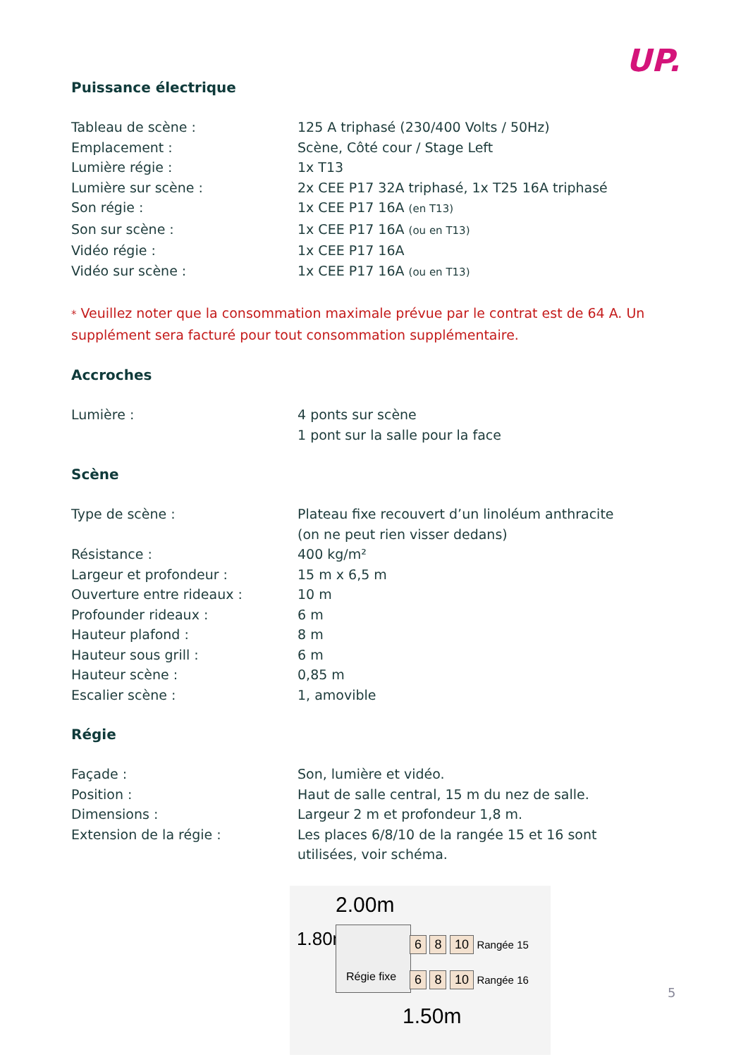UP.
Puissance électrique
| Tableau de scène : | 125 A triphasé (230/400 Volts / 50Hz) |
| Emplacement : | Scène, Côté cour / Stage Left |
| Lumière régie : | 1x T13 |
| Lumière sur scène : | 2x CEE P17 32A triphasé, 1x T25 16A triphasé |
| Son régie : | 1x CEE P17 16A (en T13) |
| Son sur scène : | 1x CEE P17 16A (ou en T13) |
| Vidéo régie : | 1x CEE P17 16A |
| Vidéo sur scène : | 1x CEE P17 16A (ou en T13) |
* Veuillez noter que la consommation maximale prévue par le contrat est de 64 A. Un supplément sera facturé pour tout consommation supplémentaire.
Accroches
| Lumière : | 4 ponts sur scène 1 pont sur la salle pour la face |
Scène
| Type de scène : | Plateau fixe recouvert d’un linoléum anthracite (on ne peut rien visser dedans) |
| Résistance : | 400 kg/m² |
| Largeur et profondeur : | 15 m x 6,5 m |
| Ouverture entre rideaux : | 10 m |
| Profounder rideaux : | 6 m |
| Hauteur plafond : | 8 m |
| Hauteur sous grill : | 6 m |
| Hauteur scène : | 0,85 m |
| Escalier scène : | 1, amovible |
Régie
| Façade : | Son, lumière et vidéo. |
| Position : | Haut de salle central, 15 m du nez de salle. |
| Dimensions : | Largeur 2 m et profondeur 1,8 m. |
| Extension de la régie : | Les places 6/8/10 de la rangée 15 et 16 sont utilisées, voir schéma. |
2.00m
1.80m
Régie fixe
6 8 10 Rangée 15
6 8 10 Rangée 16
1.50m
5